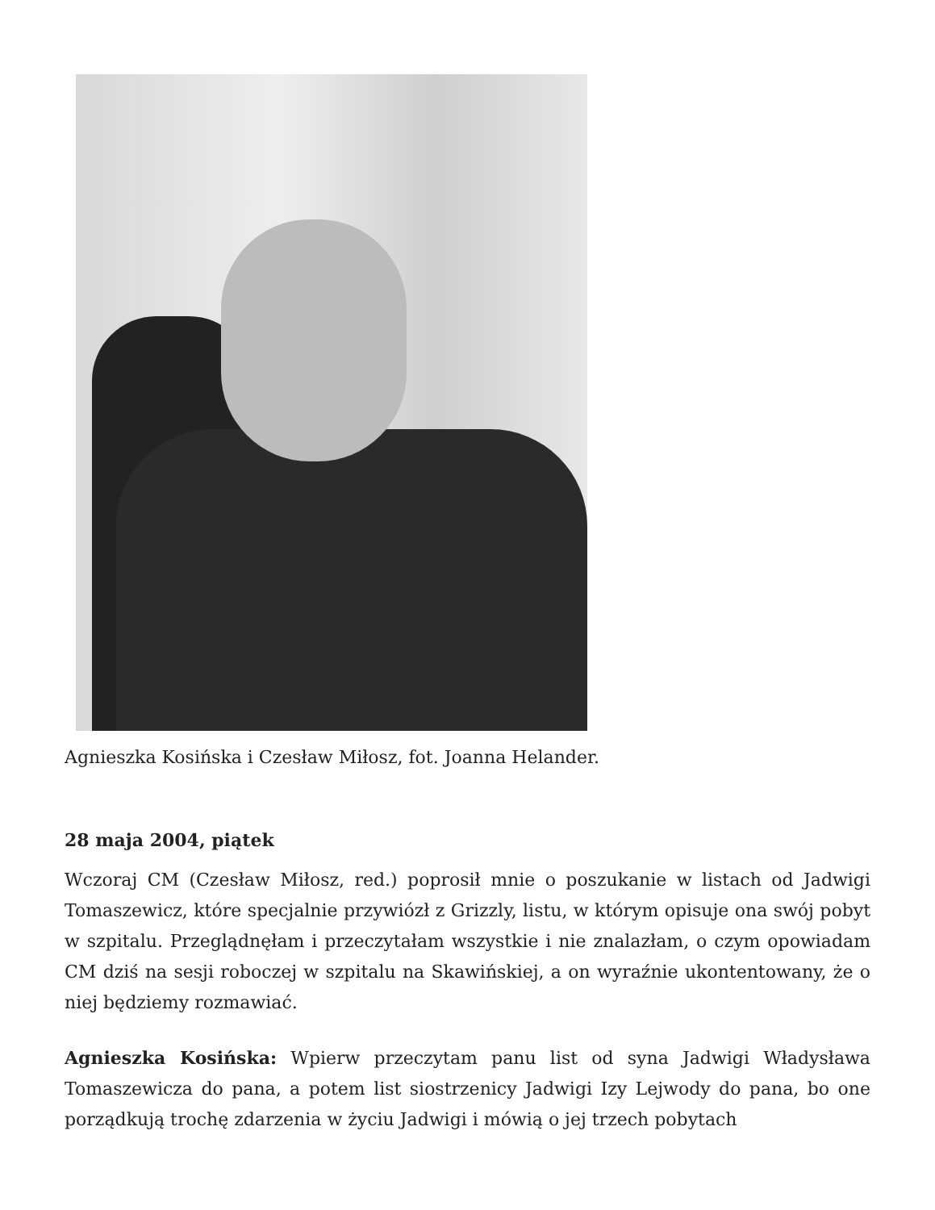Agnieszka Kosińska i Czesław Miłosz, fot. Joanna Helander.
28 maja 2004, piątek
Wczoraj CM (Czesław Miłosz, red.) poprosił mnie o poszukanie w listach od Jadwigi Tomaszewicz, które specjalnie przywiózł z Grizzly, listu, w którym opisuje ona swój pobyt w szpitalu. Przeglądnęłam i przeczytałam wszystkie i nie znalazłam, o czym opowiadam CM dziś na sesji roboczej w szpitalu na Skawińskiej, a on wyraźnie ukontentowany, że o niej będziemy rozmawiać.
Agnieszka Kosińska: Wpierw przeczytam panu list od syna Jadwigi Władysława Tomaszewicza do pana, a potem list siostrzenicy Jadwigi Izy Lejwody do pana, bo one porządkują trochę zdarzenia w życiu Jadwigi i mówią o jej trzech pobytach